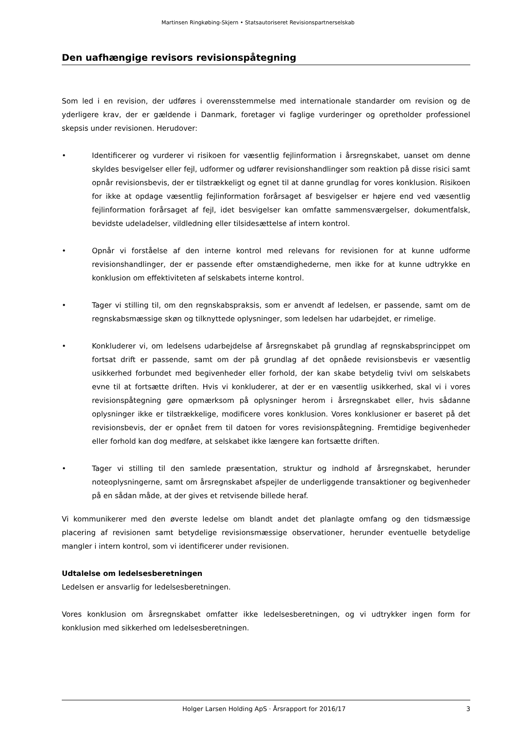Martinsen Ringkøbing-Skjern • Statsautoriseret Revisionspartnerselskab
Den uafhængige revisors revisionspåtegning
Som led i en revision, der udføres i overensstemmelse med internationale standarder om revision og de yderligere krav, der er gældende i Danmark, foretager vi faglige vurderinger og opretholder professionel skepsis under revisionen. Herudover:
• Identificerer og vurderer vi risikoen for væsentlig fejlinformation i årsregnskabet, uanset om denne skyldes besvigelser eller fejl, udformer og udfører revisionshandlinger som reaktion på disse risici samt opnår revisionsbevis, der er tilstrækkeligt og egnet til at danne grundlag for vores konklusion. Risikoen for ikke at opdage væsentlig fejlinformation forårsaget af besvigelser er højere end ved væsentlig fejlinformation forårsaget af fejl, idet besvigelser kan omfatte sammensværgelser, dokumentfalsk, bevidste udeladelser, vildledning eller tilsidesættelse af intern kontrol.
• Opnår vi forståelse af den interne kontrol med relevans for revisionen for at kunne udforme revisionshandlinger, der er passende efter omstændighederne, men ikke for at kunne udtrykke en konklusion om effektiviteten af selskabets interne kontrol.
• Tager vi stilling til, om den regnskabspraksis, som er anvendt af ledelsen, er passende, samt om de regnskabsmæssige skøn og tilknyttede oplysninger, som ledelsen har udarbejdet, er rimelige.
• Konkluderer vi, om ledelsens udarbejdelse af årsregnskabet på grundlag af regnskabsprincippet om fortsat drift er passende, samt om der på grundlag af det opnåede revisionsbevis er væsentlig usikkerhed forbundet med begivenheder eller forhold, der kan skabe betydelig tvivl om selskabets evne til at fortsætte driften. Hvis vi konkluderer, at der er en væsentlig usikkerhed, skal vi i vores revisionspåtegning gøre opmærksom på oplysninger herom i årsregnskabet eller, hvis sådanne oplysninger ikke er tilstrækkelige, modificere vores konklusion. Vores konklusioner er baseret på det revisionsbevis, der er opnået frem til datoen for vores revisionspåtegning. Fremtidige begivenheder eller forhold kan dog medføre, at selskabet ikke længere kan fortsætte driften.
• Tager vi stilling til den samlede præsentation, struktur og indhold af årsregnskabet, herunder noteoplysningerne, samt om årsregnskabet afspejler de underliggende transaktioner og begivenheder på en sådan måde, at der gives et retvisende billede heraf.
Vi kommunikerer med den øverste ledelse om blandt andet det planlagte omfang og den tidsmæssige placering af revisionen samt betydelige revisionsmæssige observationer, herunder eventuelle betydelige mangler i intern kontrol, som vi identificerer under revisionen.
Udtalelse om ledelsesberetningen
Ledelsen er ansvarlig for ledelsesberetningen.
Vores konklusion om årsregnskabet omfatter ikke ledelsesberetningen, og vi udtrykker ingen form for konklusion med sikkerhed om ledelsesberetningen.
Holger Larsen Holding ApS · Årsrapport for 2016/17 3